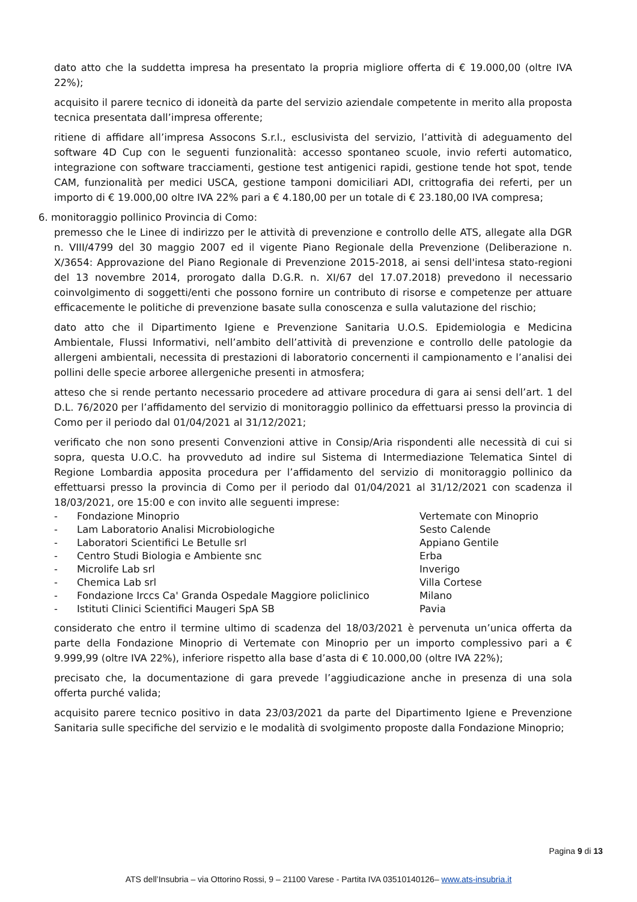dato atto che la suddetta impresa ha presentato la propria migliore offerta di € 19.000,00 (oltre IVA 22%);
acquisito il parere tecnico di idoneità da parte del servizio aziendale competente in merito alla proposta tecnica presentata dall’impresa offerente;
ritiene di affidare all’impresa Assocons S.r.l., esclusivista del servizio, l’attività di adeguamento del software 4D Cup con le seguenti funzionalità: accesso spontaneo scuole, invio referti automatico, integrazione con software tracciamenti, gestione test antigenici rapidi, gestione tende hot spot, tende CAM, funzionalità per medici USCA, gestione tamponi domiciliari ADI, crittografia dei referti, per un importo di € 19.000,00 oltre IVA 22% pari a € 4.180,00 per un totale di € 23.180,00 IVA compresa;
6. monitoraggio pollinico Provincia di Como:
premesso che le Linee di indirizzo per le attività di prevenzione e controllo delle ATS, allegate alla DGR n. VIII/4799 del 30 maggio 2007 ed il vigente Piano Regionale della Prevenzione (Deliberazione n. X/3654: Approvazione del Piano Regionale di Prevenzione 2015-2018, ai sensi dell'intesa stato-regioni del 13 novembre 2014, prorogato dalla D.G.R. n. XI/67 del 17.07.2018) prevedono il necessario coinvolgimento di soggetti/enti che possono fornire un contributo di risorse e competenze per attuare efficacemente le politiche di prevenzione basate sulla conoscenza e sulla valutazione del rischio;
dato atto che il Dipartimento Igiene e Prevenzione Sanitaria U.O.S. Epidemiologia e Medicina Ambientale, Flussi Informativi, nell’ambito dell’attività di prevenzione e controllo delle patologie da allergeni ambientali, necessita di prestazioni di laboratorio concernenti il campionamento e l’analisi dei pollini delle specie arboree allergeniche presenti in atmosfera;
atteso che si rende pertanto necessario procedere ad attivare procedura di gara ai sensi dell’art. 1 del D.L. 76/2020 per l’affidamento del servizio di monitoraggio pollinico da effettuarsi presso la provincia di Como per il periodo dal 01/04/2021 al 31/12/2021;
verificato che non sono presenti Convenzioni attive in Consip/Aria rispondenti alle necessità di cui si sopra, questa U.O.C. ha provveduto ad indire sul Sistema di Intermediazione Telematica Sintel di Regione Lombardia apposita procedura per l’affidamento del servizio di monitoraggio pollinico da effettuarsi presso la provincia di Como per il periodo dal 01/04/2021 al 31/12/2021 con scadenza il 18/03/2021, ore 15:00 e con invito alle seguenti imprese:
| - | Fondazione Minoprio | Vertemate con Minoprio |
| - | Lam Laboratorio Analisi Microbiologiche | Sesto Calende |
| - | Laboratori Scientifici Le Betulle srl | Appiano Gentile |
| - | Centro Studi Biologia e Ambiente snc | Erba |
| - | Microlife Lab srl | Inverigo |
| - | Chemica Lab srl | Villa Cortese |
| - | Fondazione Irccs Ca' Granda Ospedale Maggiore policlinico | Milano |
| - | Istituti Clinici Scientifici Maugeri SpA SB | Pavia |
considerato che entro il termine ultimo di scadenza del 18/03/2021 è pervenuta un’unica offerta da parte della Fondazione Minoprio di Vertemate con Minoprio per un importo complessivo pari a € 9.999,99 (oltre IVA 22%), inferiore rispetto alla base d’asta di € 10.000,00 (oltre IVA 22%);
precisato che, la documentazione di gara prevede l’aggiudicazione anche in presenza di una sola offerta purché valida;
acquisito parere tecnico positivo in data 23/03/2021 da parte del Dipartimento Igiene e Prevenzione Sanitaria sulle specifiche del servizio e le modalità di svolgimento proposte dalla Fondazione Minoprio;
Pagina 9 di 13
ATS dell’Insubria – via Ottorino Rossi, 9 – 21100 Varese - Partita IVA 03510140126– www.ats-insubria.it